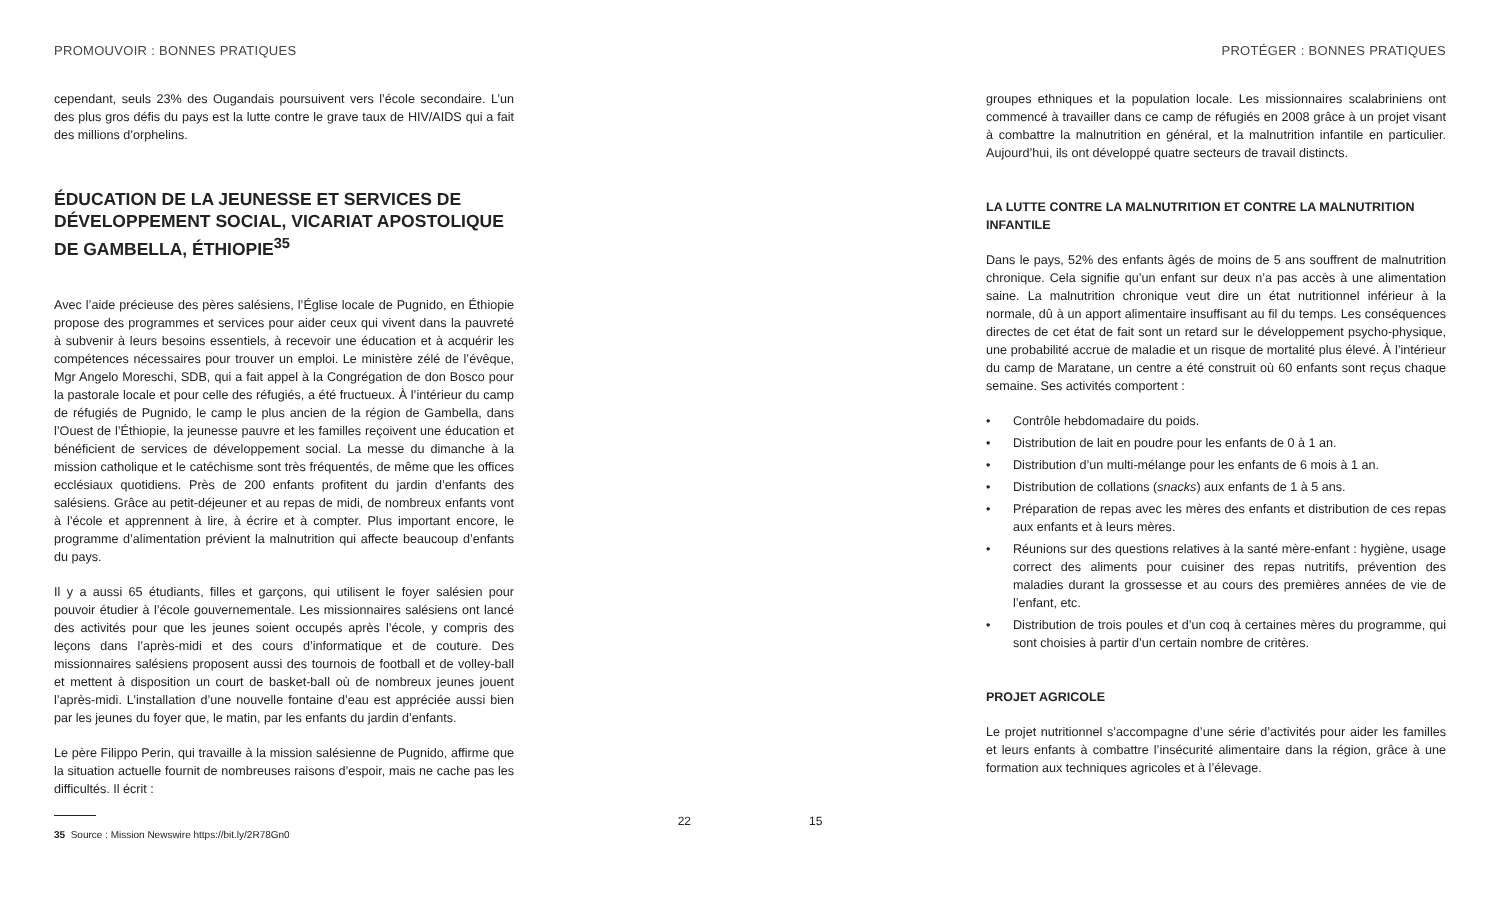PROMOUVOIR : BONNES PRATIQUES
cependant, seuls 23% des Ougandais poursuivent vers l’école secondaire. L’un des plus gros défis du pays est la lutte contre le grave taux de HIV/AIDS qui a fait des millions d’orphelins.
ÉDUCATION DE LA JEUNESSE ET SERVICES DE DÉVELOPPEMENT SOCIAL, VICARIAT APOSTOLIQUE DE GAMBELLA, ÉTHIOPIE<sup>35</sup>
Avec l’aide précieuse des pères salésiens, l’Église locale de Pugnido, en Éthiopie propose des programmes et services pour aider ceux qui vivent dans la pauvreté à subvenir à leurs besoins essentiels, à recevoir une éducation et à acquérir les compétences nécessaires pour trouver un emploi. Le ministère zélé de l’évêque, Mgr Angelo Moreschi, SDB, qui a fait appel à la Congrégation de don Bosco pour la pastorale locale et pour celle des réfugiés, a été fructueux. À l’intérieur du camp de réfugiés de Pugnido, le camp le plus ancien de la région de Gambella, dans l’Ouest de l’Éthiopie, la jeunesse pauvre et les familles reçoivent une éducation et bénéficient de services de développement social. La messe du dimanche à la mission catholique et le catéchisme sont très fréquentés, de même que les offices ecclésiaux quotidiens. Près de 200 enfants profitent du jardin d’enfants des salésiens. Grâce au petit-déjeuner et au repas de midi, de nombreux enfants vont à l’école et apprennent à lire, à écrire et à compter. Plus important encore, le programme d’alimentation prévient la malnutrition qui affecte beaucoup d’enfants du pays.
Il y a aussi 65 étudiants, filles et garçons, qui utilisent le foyer salésien pour pouvoir étudier à l’école gouvernementale. Les missionnaires salésiens ont lancé des activités pour que les jeunes soient occupés après l’école, y compris des leçons dans l’après-midi et des cours d’informatique et de couture. Des missionnaires salésiens proposent aussi des tournois de football et de volley-ball et mettent à disposition un court de basket-ball où de nombreux jeunes jouent l’après-midi. L’installation d’une nouvelle fontaine d’eau est appréciée aussi bien par les jeunes du foyer que, le matin, par les enfants du jardin d’enfants.
Le père Filippo Perin, qui travaille à la mission salésienne de Pugnido, affirme que la situation actuelle fournit de nombreuses raisons d’espoir, mais ne cache pas les difficultés. Il écrit :
35 Source : Mission Newswire https://bit.ly/2R78Gn0
PROTÉGER : BONNES PRATIQUES
groupes ethniques et la population locale. Les missionnaires scalabriniens ont commencé à travailler dans ce camp de réfugiés en 2008 grâce à un projet visant à combattre la malnutrition en général, et la malnutrition infantile en particulier. Aujourd’hui, ils ont développé quatre secteurs de travail distincts.
LA LUTTE CONTRE LA MALNUTRITION ET CONTRE LA MALNUTRITION INFANTILE
Dans le pays, 52% des enfants âgés de moins de 5 ans souffrent de malnutrition chronique. Cela signifie qu’un enfant sur deux n’a pas accès à une alimentation saine. La malnutrition chronique veut dire un état nutritionnel inférieur à la normale, dû à un apport alimentaire insuffisant au fil du temps. Les conséquences directes de cet état de fait sont un retard sur le développement psycho-physique, une probabilité accrue de maladie et un risque de mortalité plus élevé. À l’intérieur du camp de Maratane, un centre a été construit où 60 enfants sont reçus chaque semaine. Ses activités comportent :
• Contrôle hebdomadaire du poids.
• Distribution de lait en poudre pour les enfants de 0 à 1 an.
• Distribution d’un multi-mélange pour les enfants de 6 mois à 1 an.
• Distribution de collations (snacks) aux enfants de 1 à 5 ans.
• Préparation de repas avec les mères des enfants et distribution de ces repas aux enfants et à leurs mères.
• Réunions sur des questions relatives à la santé mère-enfant : hygiène, usage correct des aliments pour cuisiner des repas nutritifs, prévention des maladies durant la grossesse et au cours des premières années de vie de l’enfant, etc.
• Distribution de trois poules et d’un coq à certaines mères du programme, qui sont choisies à partir d’un certain nombre de critères.
PROJET AGRICOLE
Le projet nutritionnel s’accompagne d’une série d’activités pour aider les familles et leurs enfants à combattre l’insécurité alimentaire dans la région, grâce à une formation aux techniques agricoles et à l’élevage.
22 15